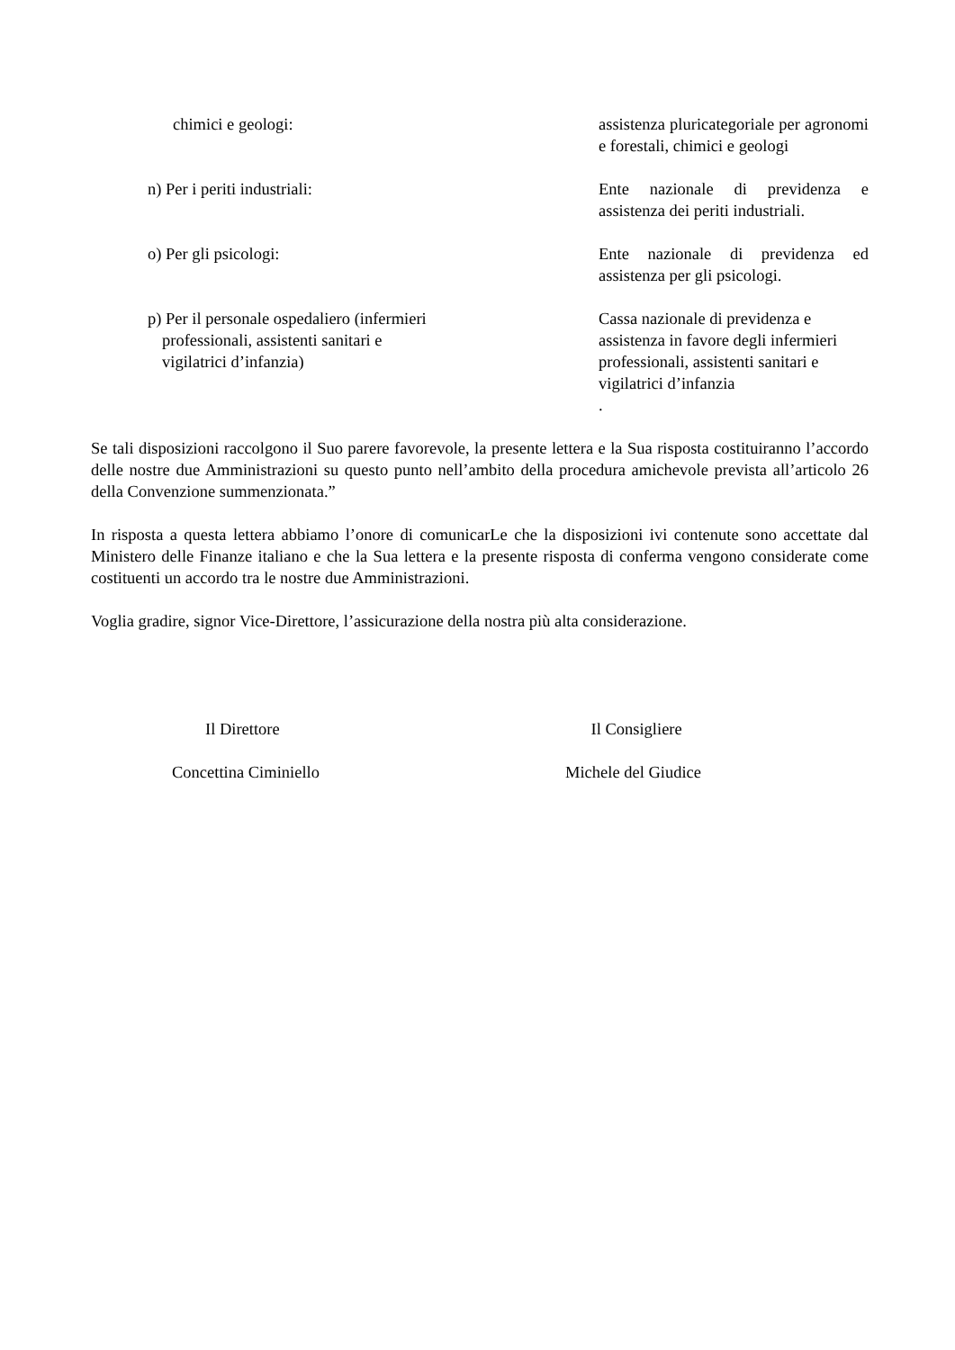chimici e geologi: assistenza pluricategoriale per agronomi e forestali, chimici e geologi
n) Per i periti industriali: Ente nazionale di previdenza e assistenza dei periti industriali.
o) Per gli psicologi: Ente nazionale di previdenza ed assistenza per gli psicologi.
p) Per il personale ospedaliero (infermieri
professionali, assistenti sanitari e
vigilatrici d’infanzia)
Cassa nazionale di previdenza e assistenza in favore degli infermieri professionali, assistenti sanitari e vigilatrici d’infanzia
.
Se tali disposizioni raccolgono il Suo parere favorevole, la presente lettera e la Sua risposta costituiranno l’accordo delle nostre due Amministrazioni su questo punto nell’ambito della procedura amichevole prevista all’articolo 26 della Convenzione summenzionata.”
In risposta a questa lettera abbiamo l’onore di comunicarLe che la disposizioni ivi contenute sono accettate dal Ministero delle Finanze italiano e che la Sua lettera e la presente risposta di conferma vengono considerate come costituenti un accordo tra le nostre due Amministrazioni.
Voglia gradire, signor Vice-Direttore, l’assicurazione della nostra più alta considerazione.
Il Direttore Il Consigliere
Concettina Ciminiello Michele del Giudice